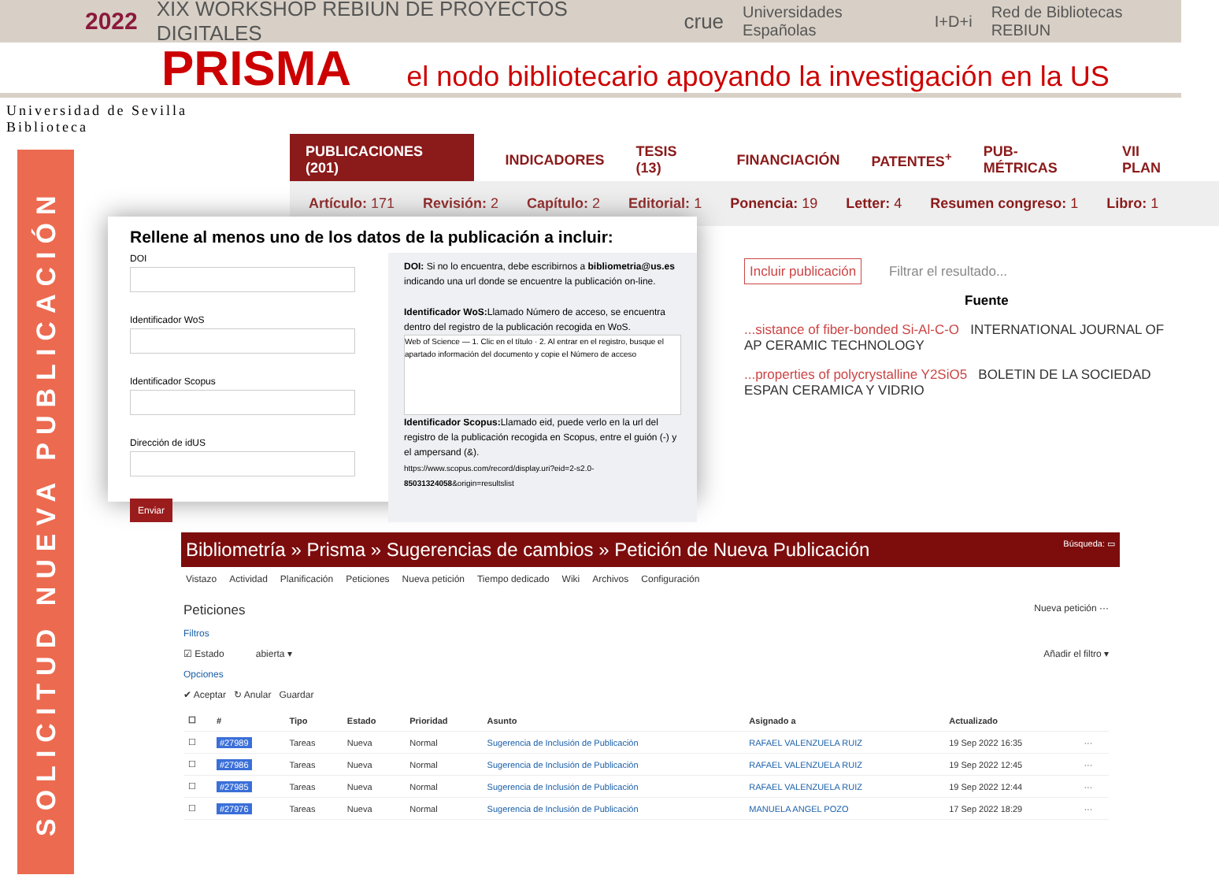2022 XIX WORKSHOP REBIUN DE PROYECTOS DIGITALES crue Universidades Españolas I+D+i Red de Bibliotecas REBIUN
PRISMA
el nodo bibliotecario apoyando la investigación en la US
Universidad de Sevilla
Biblioteca
SOLICITUD NUEVA PUBLICACIÓN
PUBLICACIONES (201) INDICADORES TESIS (13) FINANCIACIÓN PATENTES<sup>+</sup> PUB-MÉTRICAS VII PLAN
Artículo: 171 Revisión: 2 Capítulo: 2 Editorial: 1 Ponencia: 19 Letter: 4 Resumen congreso: 1 Libro: 1
Incluir publicación Filtrar el resultado...
Fuente
...sistance of fiber-bonded Si-Al-C-O INTERNATIONAL JOURNAL OF AP CERAMIC TECHNOLOGY
...properties of polycrystalline Y2SiO5 BOLETIN DE LA SOCIEDAD ESPAN CERAMICA Y VIDRIO
Rellene al menos uno de los datos de la publicación a incluir:
DOIIdentificador WoSIdentificador ScopusDirección de idUS Enviar
DOI: Si no lo encuentra, debe escribirnos a bibliometria@us.es indicando una url donde se encuentre la publicación on-line.
Identificador WoS: Llamado Número de acceso, se encuentra dentro del registro de la publicación recogida en WoS.
Web of Science — 1. Clic en el título · 2. Al entrar en el registro, busque el apartado información del documento y copie el Número de acceso
Identificador Scopus: Llamado eid, puede verlo en la url del registro de la publicación recogida en Scopus, entre el guión (-) y el ampersand (&).
https://www.scopus.com/record/display.uri?eid=2-s2.0-85031324058&origin=resultslist
Bibliometría » Prisma » Sugerencias de cambios » Petición de Nueva Publicación Búsqueda: ▭
Vistazo Actividad Planificación Peticiones Nueva petición Tiempo dedicado Wiki Archivos Configuración
Peticiones Nueva petición ···
Filtros
☑ Estado abierta ▾ Añadir el filtro ▾
Opciones
✔ Aceptar ↻ Anular Guardar
| ☐ | # | Tipo | Estado | Prioridad | Asunto | Asignado a | Actualizado | |
| --- | --- | --- | --- | --- | --- | --- | --- | --- |
| ☐ | #27989 | Tareas | Nueva | Normal | Sugerencia de Inclusión de Publicación | RAFAEL VALENZUELA RUIZ | 19 Sep 2022 16:35 | ··· |
| ☐ | #27986 | Tareas | Nueva | Normal | Sugerencia de Inclusión de Publicación | RAFAEL VALENZUELA RUIZ | 19 Sep 2022 12:45 | ··· |
| ☐ | #27985 | Tareas | Nueva | Normal | Sugerencia de Inclusión de Publicación | RAFAEL VALENZUELA RUIZ | 19 Sep 2022 12:44 | ··· |
| ☐ | #27976 | Tareas | Nueva | Normal | Sugerencia de Inclusión de Publicación | MANUELA ANGEL POZO | 17 Sep 2022 18:29 | ··· |